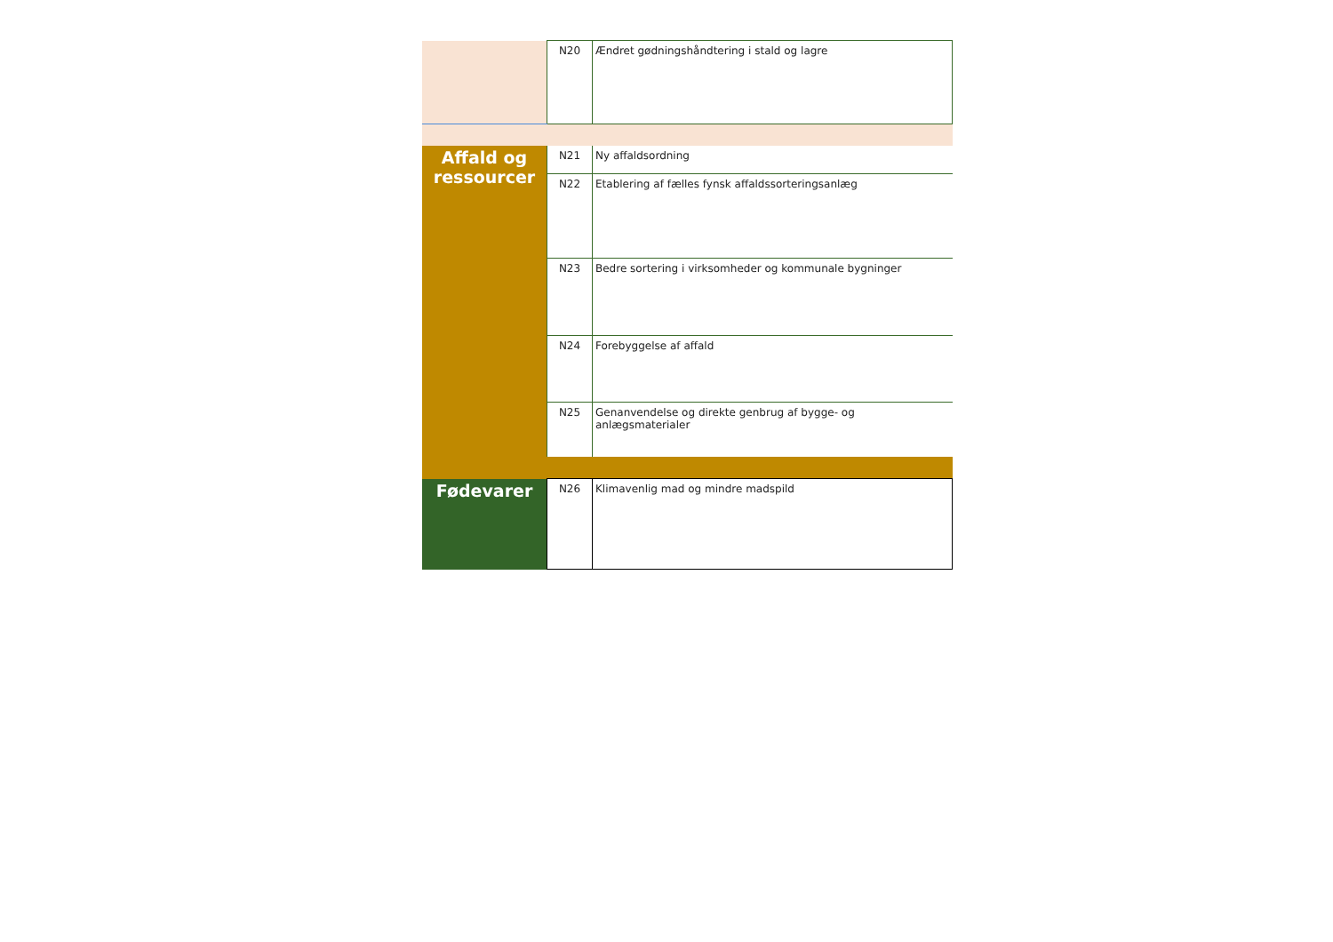| | N20 | Ændret gødningshåndtering i stald og lagre |
| Affald og ressourcer | N21 | Ny affaldsordning |
| | N22 | Etablering af fælles fynsk affaldssorteringsanlæg |
| | N23 | Bedre sortering i virksomheder og kommunale bygninger |
| | N24 | Forebyggelse af affald |
| | N25 | Genanvendelse og direkte genbrug af bygge- og anlægsmaterialer |
| Fødevarer | N26 | Klimavenlig mad og mindre madspild |